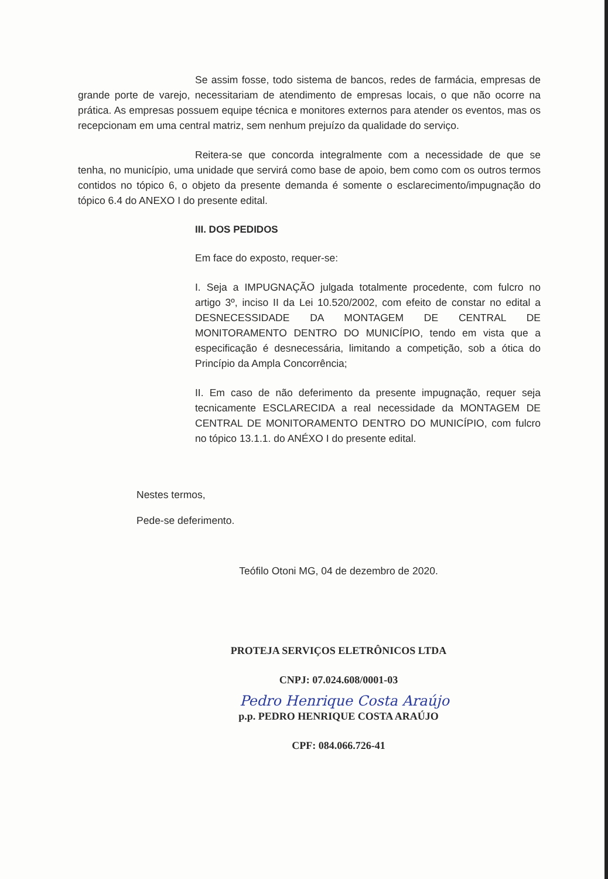Se assim fosse, todo sistema de bancos, redes de farmácia, empresas de grande porte de varejo, necessitariam de atendimento de empresas locais, o que não ocorre na prática. As empresas possuem equipe técnica e monitores externos para atender os eventos, mas os recepcionam em uma central matriz, sem nenhum prejuízo da qualidade do serviço.
Reitera-se que concorda integralmente com a necessidade de que se tenha, no município, uma unidade que servirá como base de apoio, bem como com os outros termos contidos no tópico 6, o objeto da presente demanda é somente o esclarecimento/impugnação do tópico 6.4 do ANEXO I do presente edital.
III. DOS PEDIDOS
Em face do exposto, requer-se:
I. Seja a IMPUGNAÇÃO julgada totalmente procedente, com fulcro no artigo 3º, inciso II da Lei 10.520/2002, com efeito de constar no edital a DESNECESSIDADE DA MONTAGEM DE CENTRAL DE MONITORAMENTO DENTRO DO MUNICÍPIO, tendo em vista que a especificação é desnecessária, limitando a competição, sob a ótica do Princípio da Ampla Concorrência;
II. Em caso de não deferimento da presente impugnação, requer seja tecnicamente ESCLARECIDA a real necessidade da MONTAGEM DE CENTRAL DE MONITORAMENTO DENTRO DO MUNICÍPIO, com fulcro no tópico 13.1.1. do ANÉXO I do presente edital.
Nestes termos,
Pede-se deferimento.
Teófilo Otoni MG, 04 de dezembro de 2020.
PROTEJA SERVIÇOS ELETRÔNICOS LTDA
CNPJ: 07.024.608/0001-03
Pedro Henrique Costa Araújo
p.p. PEDRO HENRIQUE COSTA ARAÚJO
CPF: 084.066.726-41